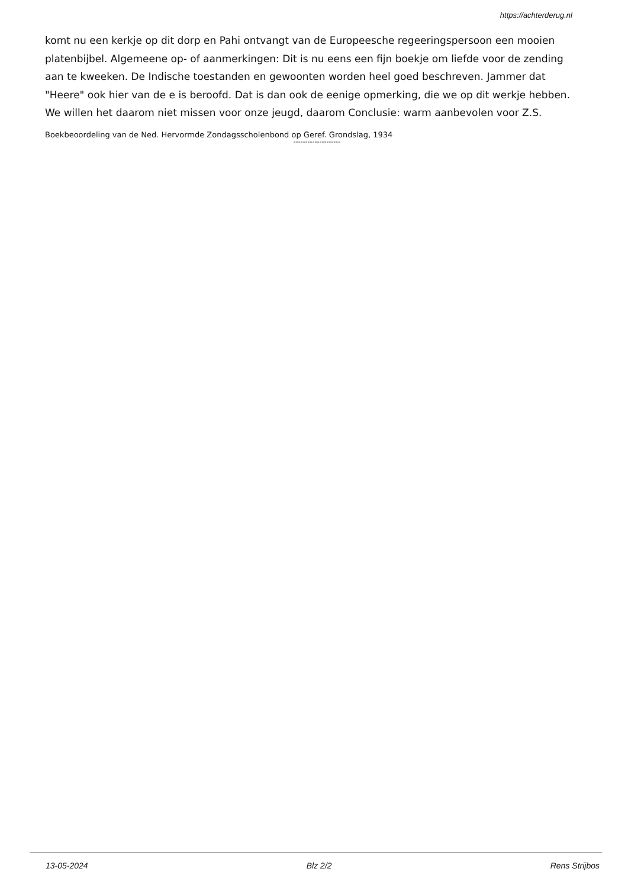https://achterderug.nl
komt nu een kerkje op dit dorp en Pahi ontvangt van de Europeesche regeeringspersoon een mooien platenbijbel. Algemeene op- of aanmerkingen: Dit is nu eens een fijn boekje om liefde voor de zending aan te kweeken. De Indische toestanden en gewoonten worden heel goed beschreven. Jammer dat "Heere" ook hier van de e is beroofd. Dat is dan ook de eenige opmerking, die we op dit werkje hebben. We willen het daarom niet missen voor onze jeugd, daarom Conclusie: warm aanbevolen voor Z.S.
Boekbeoordeling van de Ned. Hervormde Zondagsscholenbond op Geref. Grondslag, 1934
--------------------
13-05-2024 Blz 2/2 Rens Strijbos